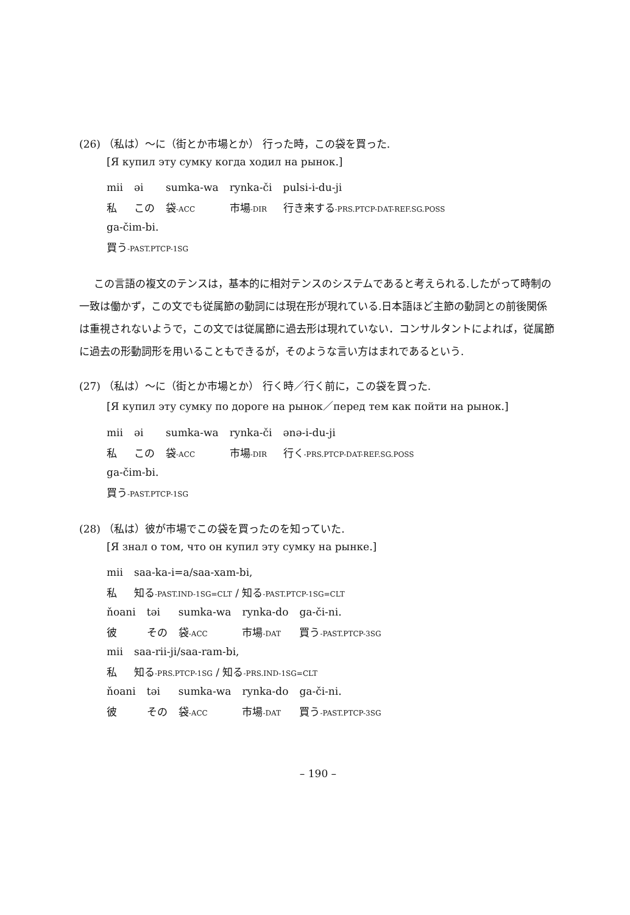(26) （私は）〜に（街とか市場とか） 行った時，この袋を買った.
[Я купил эту сумку когда ходил на рынок.]
| mii | əi | sumka-wa | rynka-či | pulsi-i-du-ji |
| 私 | この | 袋 -ACC | 市場 -DIR | 行き来する -PRS.PTCP-DAT-REF.SG.POSS |
| ga-čim-bi. |
| 買う -PAST.PTCP-1SG |
この言語の複文のテンスは，基本的に相対テンスのシステムであると考えられる.したがって時制の一致は働かず，この文でも従属節の動詞には現在形が現れている.日本語ほど主節の動詞との前後関係は重視されないようで，この文では従属節に過去形は現れていない．コンサルタントによれば，従属節に過去の形動詞形を用いることもできるが，そのような言い方はまれであるという.
(27) （私は）〜に（街とか市場とか） 行く時／行く前に，この袋を買った.
[Я купил эту сумку по дороге на рынок／перед тем как пойти на рынок.]
| mii | əi | sumka-wa | rynka-či | ənə-i-du-ji |
| 私 | この | 袋 -ACC | 市場 -DIR | 行く -PRS.PTCP-DAT-REF.SG.POSS |
| ga-čim-bi. |
| 買う -PAST.PTCP-1SG |
(28) （私は）彼が市場でこの袋を買ったのを知っていた.
[Я знал о том, что он купил эту сумку на рынке.]
| mii | saa-ka-i=a/saa-xam-bi, |
| 私 | 知る -PAST.IND-1SG=CLT / 知る -PAST.PTCP-1SG=CLT |
| ňoani | təi | sumka-wa | rynka-do | ga-či-ni. |
| 彼 | その | 袋 -ACC | 市場 -DAT | 買う -PAST.PTCP-3SG |
| mii | saa-rii-ji/saa-ram-bi, |
| 私 | 知る -PRS.PTCP-1SG / 知る -PRS.IND-1SG=CLT |
| ňoani | təi | sumka-wa | rynka-do | ga-či-ni. |
| 彼 | その | 袋 -ACC | 市場 -DAT | 買う -PAST.PTCP-3SG |
– 190 –